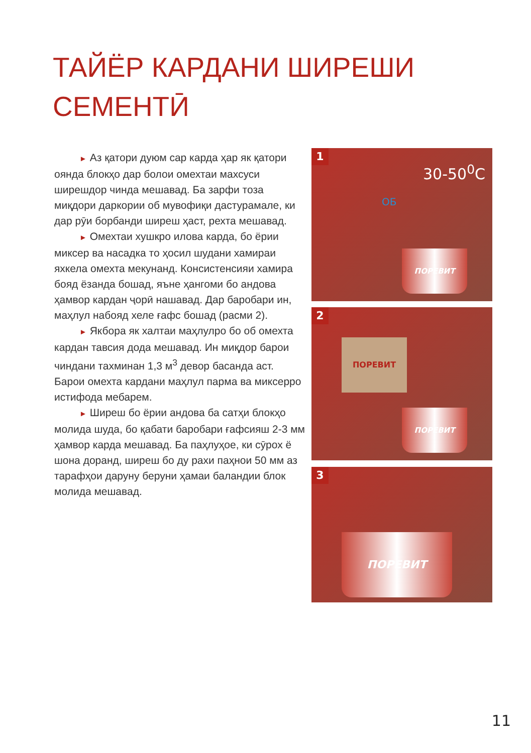ТАЙЁР КАРДАНИ ШИРЕШИ
СЕМЕНТӢ
► Аз қатори дуюм сар карда ҳар як қатори оянда блокҳо дар болои омехтаи махсуси ширешдор чинда мешавад. Ба зарфи тоза миқдори даркории об мувофиқи дастурамале, ки дар рӯи борбанди ширеш ҳаст, рехта мешавад.
► Омехтаи хушкро илова карда, бо ёрии миксер ва насадка то ҳосил шудани хамираи яхкела омехта мекунанд. Консистенсияи хамира бояд ёзанда бошад, яъне ҳангоми бо андова ҳамвор кардан ҷорӣ нашавад. Дар баробари ин, маҳлул набояд хеле ғафс бошад (расми 2).
► Якбора як халтаи маҳлулро бо об омехта кардан тавсия дода мешавад. Ин миқдор барои чиндани тахминан 1,3 м<sup>3</sup> девор басанда аст. Барои омехта кардани маҳлул парма ва миксерро истифода мебарем.
► Ширеш бо ёрии андова ба сатҳи блокҳо молида шуда, бо қабати баробари ғафсияш 2-3 мм ҳамвор карда мешавад. Ба паҳлуҳое, ки сӯрох ё шона доранд, ширеш бо ду рахи паҳнои 50 мм аз тарафҳои даруну беруни ҳамаи баландии блок молида мешавад.
1
30-50<sup>0</sup>C
ОБ
ПОРЕВИТ
2
ПОРЕВИТ
ПОРЕВИТ
3
ПОРЕВИТ
11